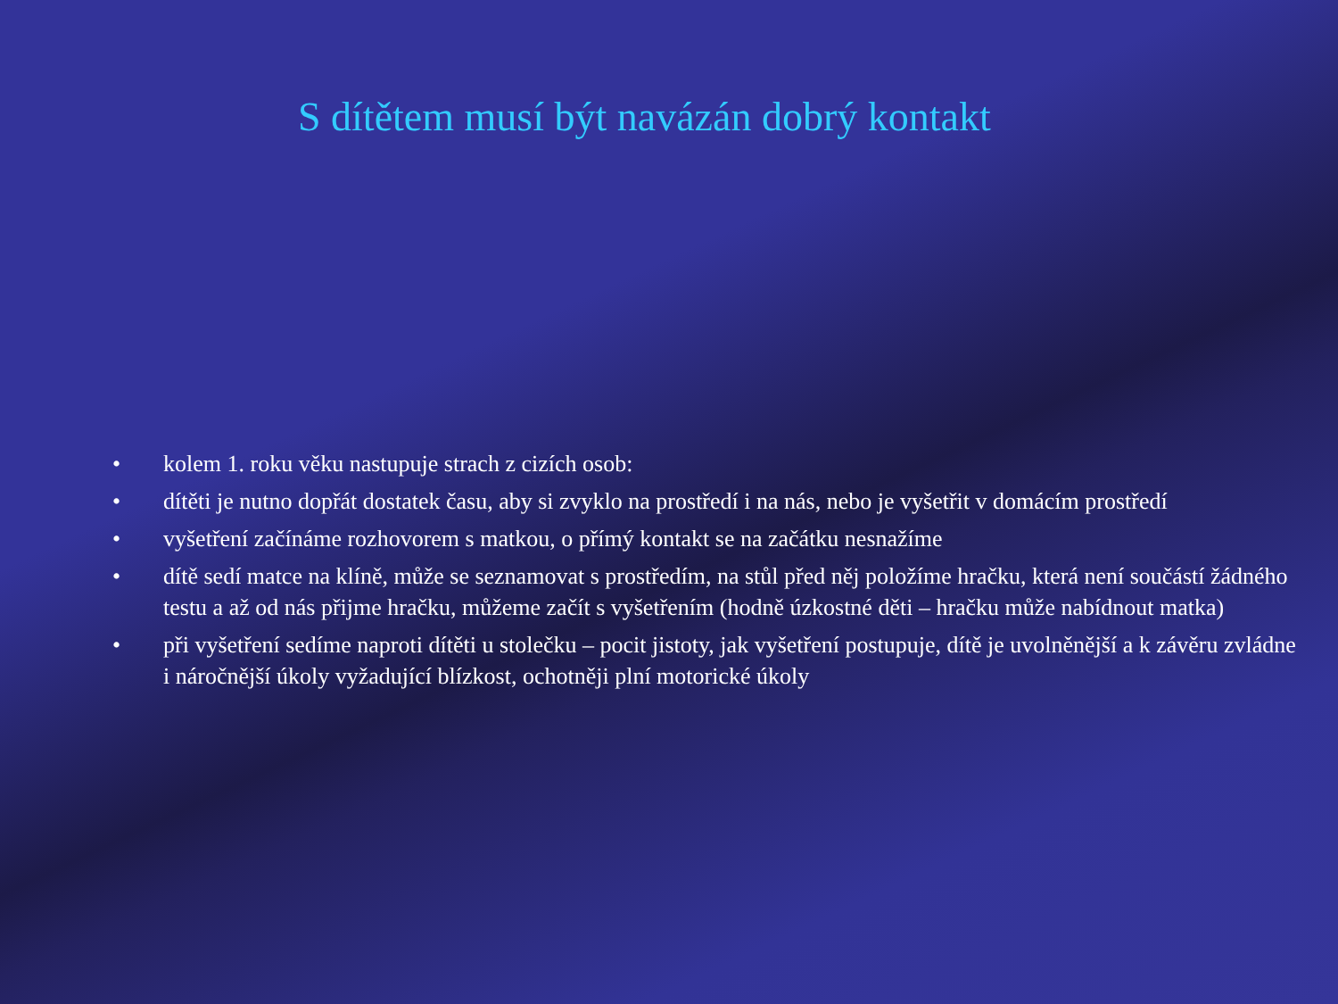S dítětem musí být navázán dobrý kontakt
• kolem 1. roku věku nastupuje strach z cizích osob:
• dítěti je nutno dopřát dostatek času, aby si zvyklo na prostředí i na nás, nebo je vyšetřit v domácím prostředí
• vyšetření začínáme rozhovorem s matkou, o přímý kontakt se na začátku nesnažíme
• dítě sedí matce na klíně, může se seznamovat s prostředím, na stůl před něj položíme hračku, která není součástí žádného testu a až od nás přijme hračku, můžeme začít s vyšetřením (hodně úzkostné děti – hračku může nabídnout matka)
• při vyšetření sedíme naproti dítěti u stolečku – pocit jistoty, jak vyšetření postupuje, dítě je uvolněnější a k závěru zvládne i náročnější úkoly vyžadující blízkost, ochotněji plní motorické úkoly